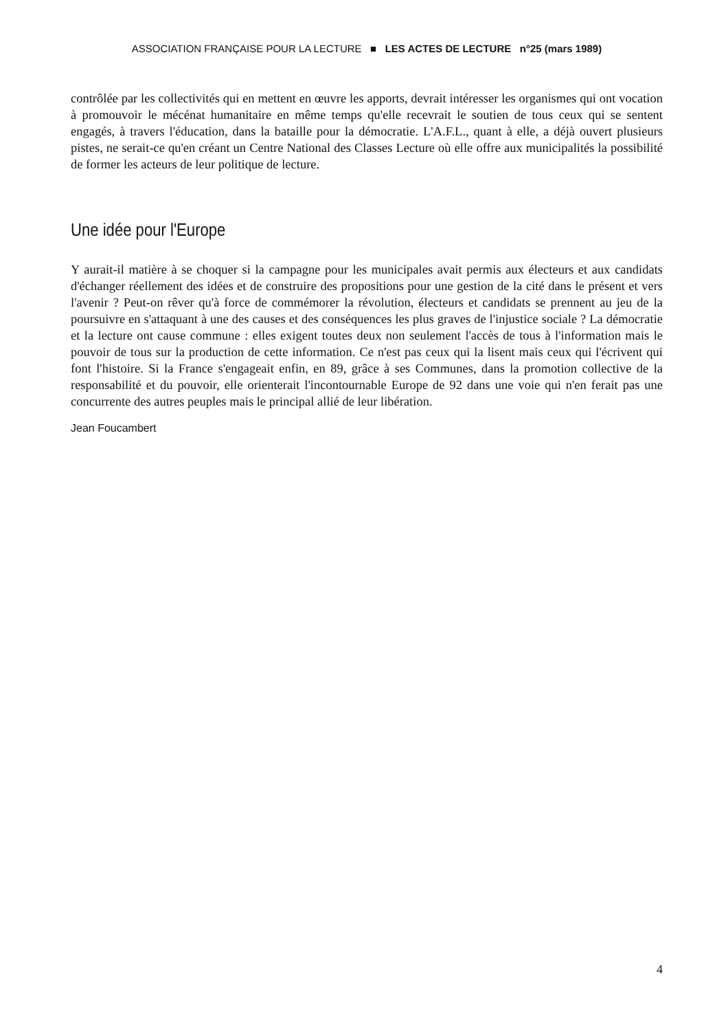ASSOCIATION FRANÇAISE POUR LA LECTURE ■ LES ACTES DE LECTURE n°25 (mars 1989)
contrôlée par les collectivités qui en mettent en œuvre les apports, devrait intéresser les organismes qui ont vocation à promouvoir le mécénat humanitaire en même temps qu'elle recevrait le soutien de tous ceux qui se sentent engagés, à travers l'éducation, dans la bataille pour la démocratie. L'A.F.L., quant à elle, a déjà ouvert plusieurs pistes, ne serait-ce qu'en créant un Centre National des Classes Lecture où elle offre aux municipalités la possibilité de former les acteurs de leur politique de lecture.
Une idée pour l'Europe
Y aurait-il matière à se choquer si la campagne pour les municipales avait permis aux électeurs et aux candidats d'échanger réellement des idées et de construire des propositions pour une gestion de la cité dans le présent et vers l'avenir ? Peut-on rêver qu'à force de commémorer la révolution, électeurs et candidats se prennent au jeu de la poursuivre en s'attaquant à une des causes et des conséquences les plus graves de l'injustice sociale ? La démocratie et la lecture ont cause commune : elles exigent toutes deux non seulement l'accès de tous à l'information mais le pouvoir de tous sur la production de cette information. Ce n'est pas ceux qui la lisent mais ceux qui l'écrivent qui font l'histoire. Si la France s'engageait enfin, en 89, grâce à ses Communes, dans la promotion collective de la responsabilité et du pouvoir, elle orienterait l'incontournable Europe de 92 dans une voie qui n'en ferait pas une concurrente des autres peuples mais le principal allié de leur libération.
Jean Foucambert
4